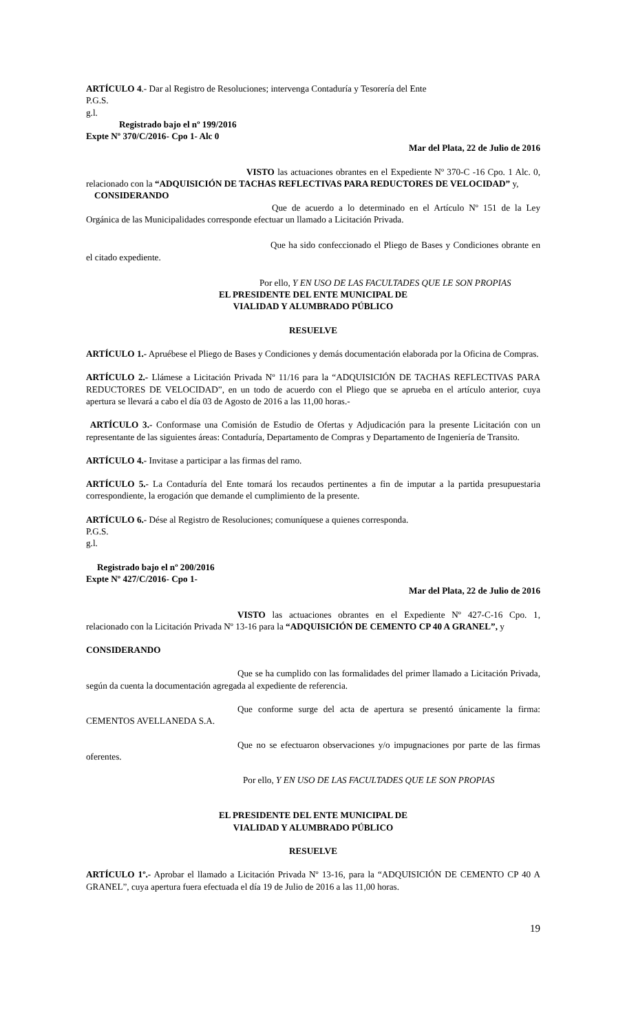ARTÍCULO 4.- Dar al Registro de Resoluciones; intervenga Contaduría y Tesorería del Ente
P.G.S.
g.l.
Registrado bajo el nº 199/2016
Expte Nº 370/C/2016- Cpo 1- Alc 0
Mar del Plata, 22 de Julio de 2016
VISTO las actuaciones obrantes en el Expediente Nº 370-C -16 Cpo. 1 Alc. 0, relacionado con la “ADQUISICIÓN DE TACHAS REFLECTIVAS PARA REDUCTORES DE VELOCIDAD” y,
CONSIDERANDO
Que de acuerdo a lo determinado en el Artículo Nº 151 de la Ley Orgánica de las Municipalidades corresponde efectuar un llamado a Licitación Privada.
Que ha sido confeccionado el Pliego de Bases y Condiciones obrante en el citado expediente.
Por ello, Y EN USO DE LAS FACULTADES QUE LE SON PROPIAS
EL PRESIDENTE DEL ENTE MUNICIPAL DE
VIALIDAD Y ALUMBRADO PÚBLICO
RESUELVE
ARTÍCULO 1.- Apruébese el Pliego de Bases y Condiciones y demás documentación elaborada por la Oficina de Compras.
ARTÍCULO 2.- Llámese a Licitación Privada Nº 11/16 para la “ADQUISICIÓN DE TACHAS REFLECTIVAS PARA REDUCTORES DE VELOCIDAD”, en un todo de acuerdo con el Pliego que se aprueba en el artículo anterior, cuya apertura se llevará a cabo el día 03 de Agosto de 2016 a las 11,00 horas.-
ARTÍCULO 3.- Conformase una Comisión de Estudio de Ofertas y Adjudicación para la presente Licitación con un representante de las siguientes áreas: Contaduría, Departamento de Compras y Departamento de Ingeniería de Transito.
ARTÍCULO 4.- Invitase a participar a las firmas del ramo.
ARTÍCULO 5.- La Contaduría del Ente tomará los recaudos pertinentes a fin de imputar a la partida presupuestaria correspondiente, la erogación que demande el cumplimiento de la presente.
ARTÍCULO 6.- Dése al Registro de Resoluciones; comuníquese a quienes corresponda.
P.G.S.
g.l.
Registrado bajo el nº 200/2016
Expte Nº 427/C/2016- Cpo 1-
Mar del Plata, 22 de Julio de 2016
VISTO las actuaciones obrantes en el Expediente Nº 427-C-16 Cpo. 1, relacionado con la Licitación Privada Nº 13-16 para la “ADQUISICIÓN DE CEMENTO CP 40 A GRANEL”, y
CONSIDERANDO
Que se ha cumplido con las formalidades del primer llamado a Licitación Privada, según da cuenta la documentación agregada al expediente de referencia.
Que conforme surge del acta de apertura se presentó únicamente la firma: CEMENTOS AVELLANEDA S.A.
Que no se efectuaron observaciones y/o impugnaciones por parte de las firmas oferentes.
Por ello, Y EN USO DE LAS FACULTADES QUE LE SON PROPIAS
EL PRESIDENTE DEL ENTE MUNICIPAL DE
VIALIDAD Y ALUMBRADO PÚBLICO
RESUELVE
ARTÍCULO 1º.- Aprobar el llamado a Licitación Privada Nº 13-16, para la “ADQUISICIÓN DE CEMENTO CP 40 A GRANEL”, cuya apertura fuera efectuada el día 19 de Julio de 2016 a las 11,00 horas.
19